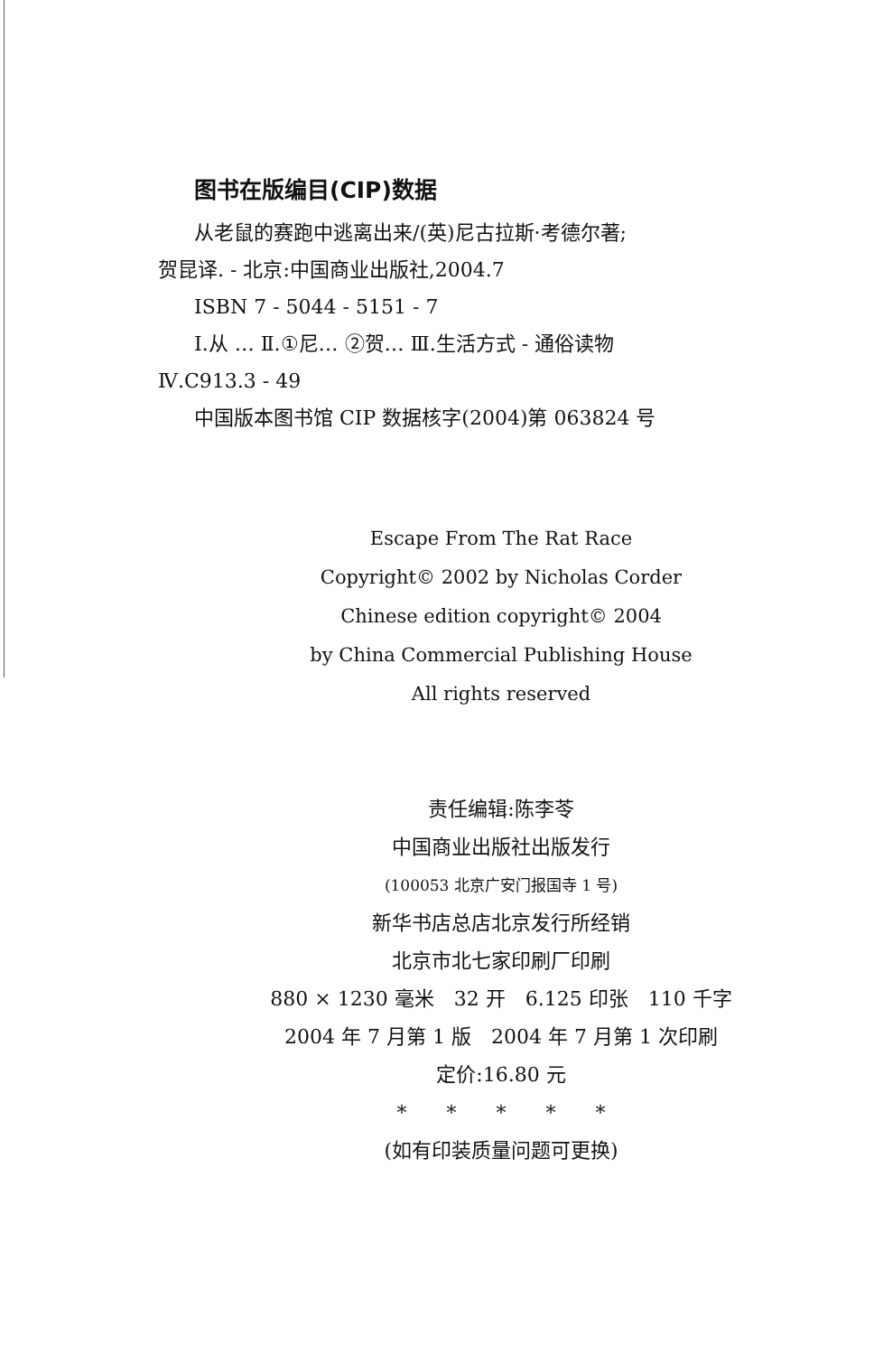图书在版编目(CIP)数据
从老鼠的赛跑中逃离出来/(英)尼古拉斯·考德尔著;
贺昆译. - 北京:中国商业出版社,2004.7
ISBN 7 - 5044 - 5151 - 7
Ⅰ.从 … Ⅱ.①尼… ②贺… Ⅲ.生活方式 - 通俗读物
Ⅳ.C913.3 - 49
中国版本图书馆 CIP 数据核字(2004)第 063824 号
Escape From The Rat Race
Copyright© 2002 by Nicholas Corder
Chinese edition copyright© 2004
by China Commercial Publishing House
All rights reserved
责任编辑:陈李苓
中国商业出版社出版发行
(100053 北京广安门报国寺 1 号)
新华书店总店北京发行所经销
北京市北七家印刷厂印刷
880 × 1230 毫米　32 开　6.125 印张　110 千字
2004 年 7 月第 1 版　2004 年 7 月第 1 次印刷
定价:16.80 元
*　　*　　*　　*　　*
(如有印装质量问题可更换)